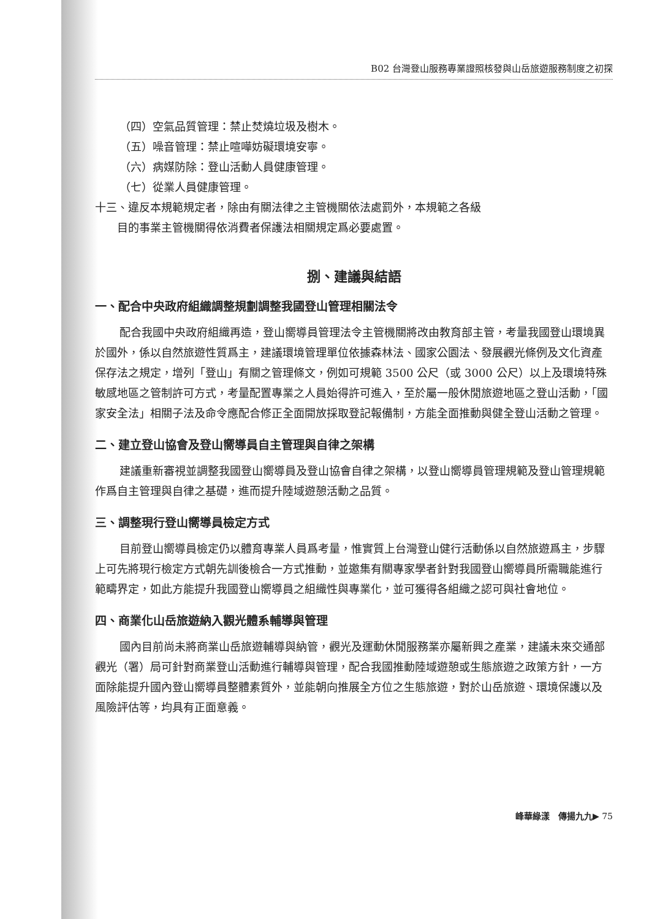B02 台灣登山服務專業證照核發與山岳旅遊服務制度之初探
（四）空氣品質管理：禁止焚燒垃圾及樹木。
（五）噪音管理：禁止喧嘩妨礙環境安寧。
（六）病媒防除：登山活動人員健康管理。
（七）從業人員健康管理。
十三、違反本規範規定者，除由有關法律之主管機關依法處罰外，本規範之各級
　　目的事業主管機關得依消費者保護法相關規定爲必要處置。
捌、建議與結語
一、配合中央政府組織調整規劃調整我國登山管理相關法令
配合我國中央政府組織再造，登山嚮導員管理法令主管機關將改由教育部主管，考量我國登山環境異於國外，係以自然旅遊性質爲主，建議環境管理單位依據森林法、國家公園法、發展觀光條例及文化資產保存法之規定，增列「登山」有關之管理條文，例如可規範 3500 公尺（或 3000 公尺）以上及環境特殊敏感地區之管制許可方式，考量配置專業之人員始得許可進入，至於屬一般休閒旅遊地區之登山活動，「國家安全法」相關子法及命令應配合修正全面開放採取登記報備制，方能全面推動與健全登山活動之管理。
二、建立登山協會及登山嚮導員自主管理與自律之架構
建議重新審視並調整我國登山嚮導員及登山協會自律之架構，以登山嚮導員管理規範及登山管理規範作爲自主管理與自律之基礎，進而提升陸域遊憩活動之品質。
三、調整現行登山嚮導員檢定方式
目前登山嚮導員檢定仍以體育專業人員爲考量，惟實質上台灣登山健行活動係以自然旅遊爲主，步驟上可先將現行檢定方式朝先訓後檢合一方式推動，並邀集有關專家學者針對我國登山嚮導員所需職能進行範疇界定，如此方能提升我國登山嚮導員之組織性與專業化，並可獲得各組織之認可與社會地位。
四、商業化山岳旅遊納入觀光體系輔導與管理
國內目前尚未將商業山岳旅遊輔導與納管，觀光及運動休閒服務業亦屬新興之產業，建議未來交通部觀光（署）局可針對商業登山活動進行輔導與管理，配合我國推動陸域遊憩或生態旅遊之政策方針，一方面除能提升國內登山嚮導員整體素質外，並能朝向推展全方位之生態旅遊，對於山岳旅遊、環境保護以及風險評估等，均具有正面意義。
峰華綠漾　傳揚九九▶ 75